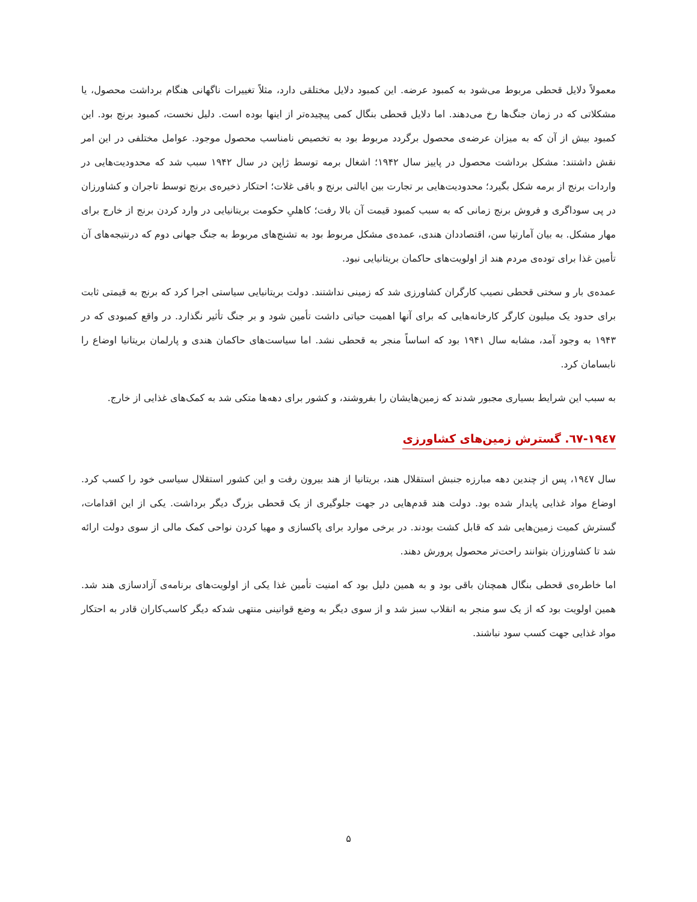معمولاً دلایل قحطی مربوط می‌شود به کمبود عرضه. این کمبود دلایل مختلقی دارد، مثلاً تغییرات ناگهانی هنگام برداشت محصول، یا مشکلاتی که در زمان جنگ‌ها رخ می‌دهند. اما دلایل قحطی بنگال کمی پیچیده‌تر از اینها بوده است. دلیل نخست، کمبود برنج بود. این کمبود بیش از آن که به میزان عرضه‌ی محصول برگردد مربوط بود به تخصیص نامناسب محصول موجود. عوامل مختلفی در این امر نقش داشتند: مشکل برداشت محصول در پاییز سال ۱۹۴۲؛ اشغال برمه توسط ژاپن در سال ۱۹۴۲ سبب شد که محدودیت‌هایی در واردات برنج از برمه شکل بگیرد؛ محدودیت‌هایی بر تجارت بین ایالتی برنج و باقی غلات؛ احتکار ذخیره‌ی برنج توسط تاجران و کشاورزان در پی سوداگری و فروش برنج زمانی که به سبب کمبود قیمت آن بالا رفت؛ کاهلیِ حکومت بریتانیایی در وارد کردن برنج از خارج برای مهار مشکل. به بیان آمارتیا سن، اقتصاددان هندی، عمده‌ی مشکل مربوط بود به تشنج‌های مربوط به جنگ جهانی دوم که درنتیجه‌های آن تأمین غذا برای توده‌ی مردم هند از اولویت‌های حاکمان بریتانیایی نبود.
عمده‌ی بار و سختی قحطی نصیب کارگران کشاورزی شد که زمینی نداشتند. دولت بریتانیایی سیاستی اجرا کرد که برنج به قیمتی ثابت برای حدود یک میلیون کارگر کارخانه‌هایی که برای آنها اهمیت حیاتی داشت تأمین شود و بر جنگ تأثیر نگذارد. در واقع کمبودی که در ۱۹۴۳ به وجود آمد، مشابه سال ۱۹۴۱ بود که اساساً منجر به قحطی نشد. اما سیاست‌های حاکمان هندی و پارلمان بریتانیا اوضاع را نابسامان کرد.
به سبب این شرایط بسیاری مجبور شدند که زمین‌هایشان را بفروشند، و کشور برای دهه‌ها متکی شد به کمک‌های غذایی از خارج.
۱۹٤۷-٦۷. گسترش زمین‌های کشاورزی
سال ۱۹٤۷، پس از چندین دهه مبارزه جنبش استقلال هند، بریتانیا از هند بیرون رفت و این کشور استقلال سیاسی خود را کسب کرد. اوضاع مواد غذایی پایدار شده بود. دولت هند قدم‌هایی در جهت جلوگیری از یک قحطی بزرگ دیگر برداشت. یکی از این اقدامات، گسترش کمیت زمین‌هایی شد که قابل کشت بودند. در برخی موارد برای پاکسازی و مهیا کردن نواحی کمک مالی از سوی دولت ارائه شد تا کشاورزان بتوانند راحت‌تر محصول پرورش دهند.
اما خاطره‌ی قحطی بنگال همچنان باقی بود و به همین دلیل بود که امنیت تأمین غذا یکی از اولویت‌های برنامه‌ی آزادسازی هند شد. همین اولویت بود که از یک سو منجر به انقلاب سبز شد و از سوی دیگر به وضع قوانینی منتهی شدکه دیگر کاسب‌کاران قادر به احتکار مواد غذایی جهت کسب سود نباشند.
۵